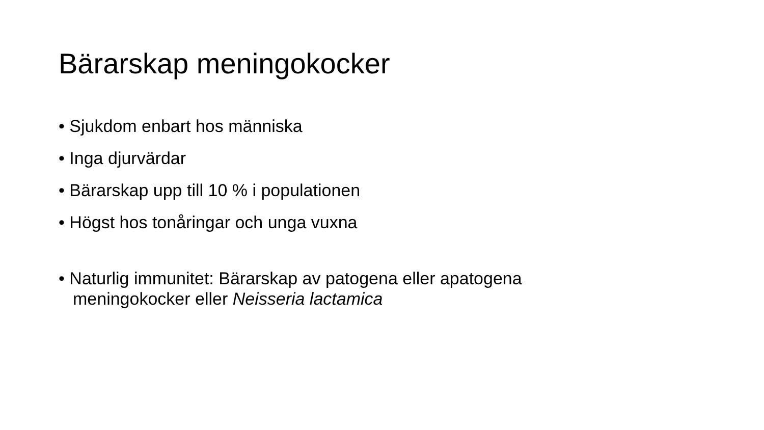Bärarskap meningokocker
• Sjukdom enbart hos människa
• Inga djurvärdar
• Bärarskap upp till 10 % i populationen
• Högst hos tonåringar och unga vuxna
• Naturlig immunitet: Bärarskap av patogena eller apatogena meningokocker eller Neisseria lactamica